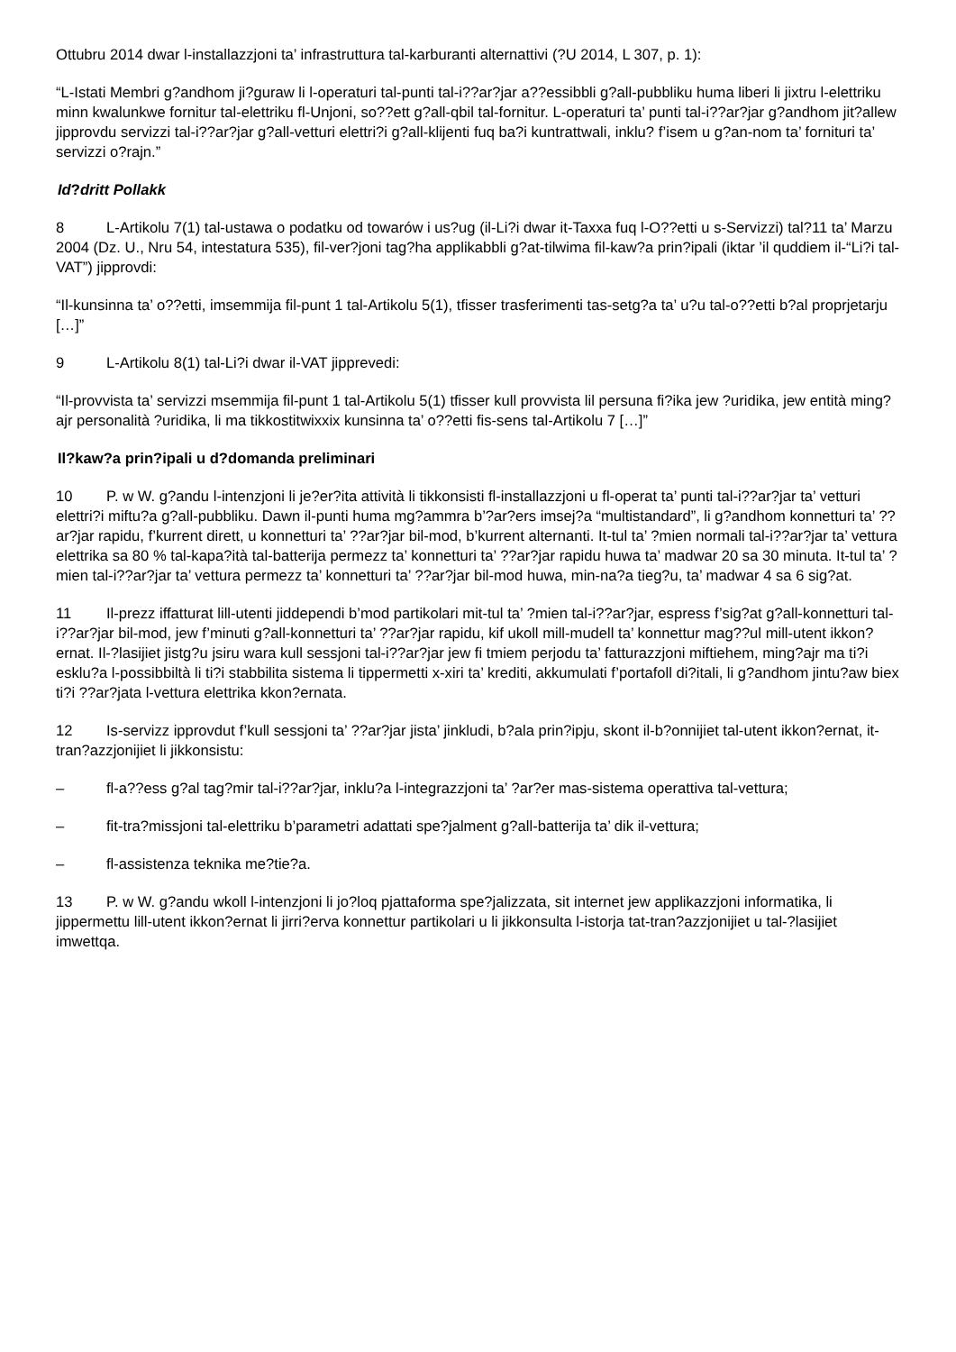Ottubru 2014 dwar l-installazzjoni ta’ infrastruttura tal-karburanti alternattivi (?U 2014, L 307, p. 1):
“L-Istati Membri g?andhom ji?guraw li l-operaturi tal-punti tal-i??ar?jar a??essibbli g?all-pubbliku huma liberi li jixtru l-elettriku minn kwalunkwe fornitur tal-elettriku fl-Unjoni, so??ett g?all-qbil tal-fornitur. L-operaturi ta’ punti tal-i??ar?jar g?andhom jit?allew jipprovdu servizzi tal-i??ar?jar g?all-vetturi elettri?i g?all-klijenti fuq ba?i kuntrattwali, inklu? f’isem u g?an-nom ta’ fornituri ta’ servizzi o?rajn.”
Id?dritt Pollakk
8 L-Artikolu 7(1) tal-ustawa o podatku od towarów i us?ug (il-Li?i dwar it-Taxxa fuq l-O??etti u s-Servizzi) tal?11 ta’ Marzu 2004 (Dz. U., Nru 54, intestatura 535), fil-ver?joni tag?ha applikabbli g?at-tilwima fil-kaw?a prin?ipali (iktar ’il quddiem il-“Li?i tal-VAT”) jipprovdi:
“Il-kunsinna ta’ o??etti, imsemmija fil-punt 1 tal-Artikolu 5(1), tfisser trasferimenti tas-setg?a ta’ u?u tal-o??etti b?al proprjetarju […]”
9 L-Artikolu 8(1) tal-Li?i dwar il-VAT jipprevedi:
“Il-provvista ta’ servizzi msemmija fil-punt 1 tal-Artikolu 5(1) tfisser kull provvista lil persuna fi?ika jew ?uridika, jew entità ming?ajr personalità ?uridika, li ma tikkostitwixxix kunsinna ta’ o??etti fis-sens tal-Artikolu 7 […]”
Il?kaw?a prin?ipali u d?domanda preliminari
10 P. w W. g?andu l-intenzjoni li je?er?ita attività li tikkonsisti fl-installazzjoni u fl-operat ta’ punti tal-i??ar?jar ta’ vetturi elettri?i miftu?a g?all-pubbliku. Dawn il-punti huma mg?ammra b’?ar?ers imsej?a “multistandard”, li g?andhom konnetturi ta’ ??ar?jar rapidu, f’kurrent dirett, u konnetturi ta’ ??ar?jar bil-mod, b’kurrent alternanti. It-tul ta’ ?mien normali tal-i??ar?jar ta’ vettura elettrika sa 80 % tal-kapa?ità tal-batterija permezz ta’ konnetturi ta’ ??ar?jar rapidu huwa ta’ madwar 20 sa 30 minuta. It-tul ta’ ?mien tal-i??ar?jar ta’ vettura permezz ta’ konnetturi ta’ ??ar?jar bil-mod huwa, min-na?a tieg?u, ta’ madwar 4 sa 6 sig?at.
11 Il-prezz iffatturat lill-utenti jiddependi b’mod partikolari mit-tul ta’ ?mien tal-i??ar?jar, espress f’sig?at g?all-konnetturi tal-i??ar?jar bil-mod, jew f’minuti g?all-konnetturi ta’ ??ar?jar rapidu, kif ukoll mill-mudell ta’ konnettur mag??ul mill-utent ikkon?ernat. Il-?lasijiet jistg?u jsiru wara kull sessjoni tal-i??ar?jar jew fi tmiem perjodu ta’ fatturazzjoni miftiehem, ming?ajr ma ti?i esklu?a l-possibbiltà li ti?i stabbilita sistema li tippermetti x-xiri ta’ krediti, akkumulati f’portafoll di?itali, li g?andhom jintu?aw biex ti?i ??ar?jata l-vettura elettrika kkon?ernata.
12 Is-servizz ipprovdut f’kull sessjoni ta’ ??ar?jar jista’ jinkludi, b?ala prin?ipju, skont il-b?onnijiet tal-utent ikkon?ernat, it-tran?azzjonijiet li jikkonsistu:
– fl-a??ess g?al tag?mir tal-i??ar?jar, inklu?a l-integrazzjoni ta’ ?ar?er mas-sistema operattiva tal-vettura;
– fit-tra?missjoni tal-elettriku b’parametri adattati spe?jalment g?all-batterija ta’ dik il-vettura;
– fl-assistenza teknika me?tie?a.
13 P. w W. g?andu wkoll l-intenzjoni li jo?loq pjattaforma spe?jalizzata, sit internet jew applikazzjoni informatika, li jippermettu lill-utent ikkon?ernat li jirri?erva konnettur partikolari u li jikkonsulta l-istorja tat-tran?azzjonijiet u tal-?lasijiet imwettqa.